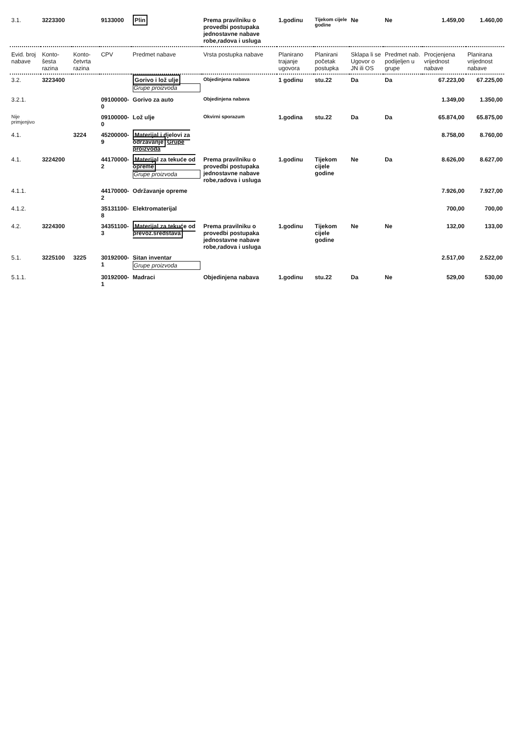| 3.1. | 3223300 | | 9133000 | Plin | Prema pravilniku o provedbi postupaka jednostavne nabave robe,radova i usluga | 1.godinu | Tijekom cijele godine | Ne | Ne | 1.459,00 | 1.460,00 |
| Evid. broj nabave | Konto- šesta razina | Konto- četvrta razina | CPV | Predmet nabave | Vrsta postupka nabave | Planirano trajanje ugovora | Planirani početak postupka | Sklapa li se Ugovor o JN ili OS | Predmet nab. podijeljen u grupe | Procjenjena vrijednost nabave | Planirana vrijednost nabave |
| 3.2. | 3223400 | | | Gorivo i lož ulje Grupe proizvoda | Objedinjena nabava | 1 godinu | stu.22 | Da | Da | 67.223,00 | 67.225,00 |
| 3.2.1. | | | 09100000-0 | Gorivo za auto | Objedinjena nabava | | | | | 1.349,00 | 1.350,00 |
| Nije primjenjivo | | | 09100000-0 | Lož ulje | Okvirni sporazum | 1.godina | stu.22 | Da | Da | 65.874,00 | 65.875,00 |
| 4.1. | | 3224 | 45200000-9 | Materijal i djelovi za održavanje Grupe proizvoda | | | | | | 8.758,00 | 8.760,00 |
| 4.1. | 3224200 | | 44170000-2 | Materijal za tekuće od opreme Grupe proizvoda | Prema pravilniku o provedbi postupaka jednostavne nabave robe,radova i usluga | 1.godinu | Tijekom cijele godine | Ne | Da | 8.626,00 | 8.627,00 |
| 4.1.1. | | | 44170000-2 | Održavanje opreme | | | | | | 7.926,00 | 7.927,00 |
| 4.1.2. | | | 35131100-8 | Elektromaterijal | | | | | | 700,00 | 700,00 |
| 4.2. | 3224300 | | 34351100-3 | Materijal za tekuće od prevoz.sredstava | Prema pravilniku o provedbi postupaka jednostavne nabave robe,radova i usluga | 1.godinu | Tijekom cijele godine | Ne | Ne | 132,00 | 133,00 |
| 5.1. | 3225100 | 3225 | 30192000-1 | Sitan inventar Grupe proizvoda | | | | | | 2.517,00 | 2.522,00 |
| 5.1.1. | | | 30192000-1 | Madraci | Objedinjena nabava | 1.godinu | stu.22 | Da | Ne | 529,00 | 530,00 |